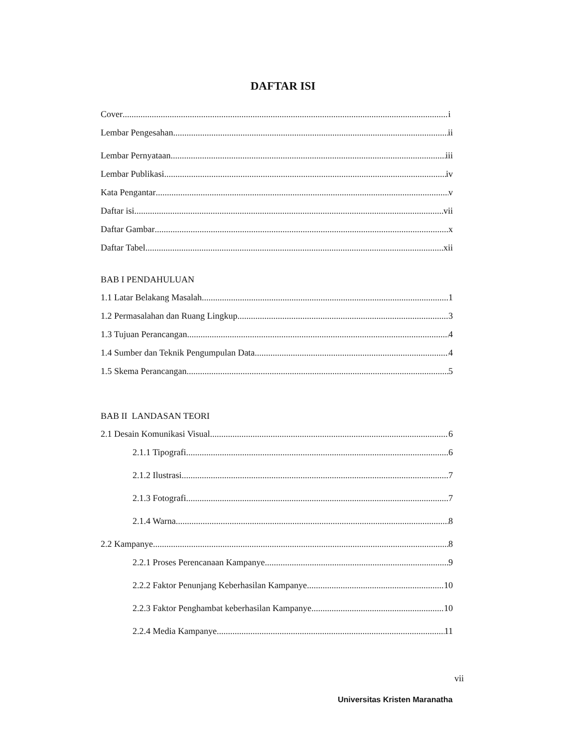DAFTAR ISI
Cover i
Lembar Pengesahan ii
Lembar Pernyataan iii
Lembar Publikasi iv
Kata Pengantar v
Daftar isi vii
Daftar Gambar x
Daftar Tabel xii
BAB I PENDAHULUAN
1.1 Latar Belakang Masalah 1
1.2 Permasalahan dan Ruang Lingkup 3
1.3 Tujuan Perancangan 4
1.4 Sumber dan Teknik Pengumpulan Data 4
1.5 Skema Perancangan 5
BAB II LANDASAN TEORI
2.1 Desain Komunikasi Visual 6
2.1.1 Tipografi 6
2.1.2 Ilustrasi 7
2.1.3 Fotografi 7
2.1.4 Warna 8
2.2 Kampanye 8
2.2.1 Proses Perencanaan Kampanye 9
2.2.2 Faktor Penunjang Keberhasilan Kampanye 10
2.2.3 Faktor Penghambat keberhasilan Kampanye 10
2.2.4 Media Kampanye 11
vii
Universitas Kristen Maranatha